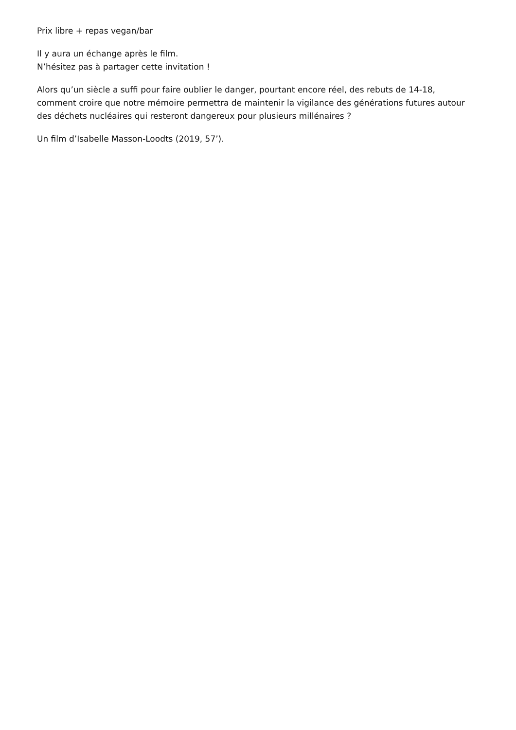Prix libre + repas vegan/bar
Il y aura un échange après le film.
N’hésitez pas à partager cette invitation !
Alors qu’un siècle a suffi pour faire oublier le danger, pourtant encore réel, des rebuts de 14-18, comment croire que notre mémoire permettra de maintenir la vigilance des générations futures autour des déchets nucléaires qui resteront dangereux pour plusieurs millénaires ?
Un film d’Isabelle Masson-Loodts (2019, 57’).